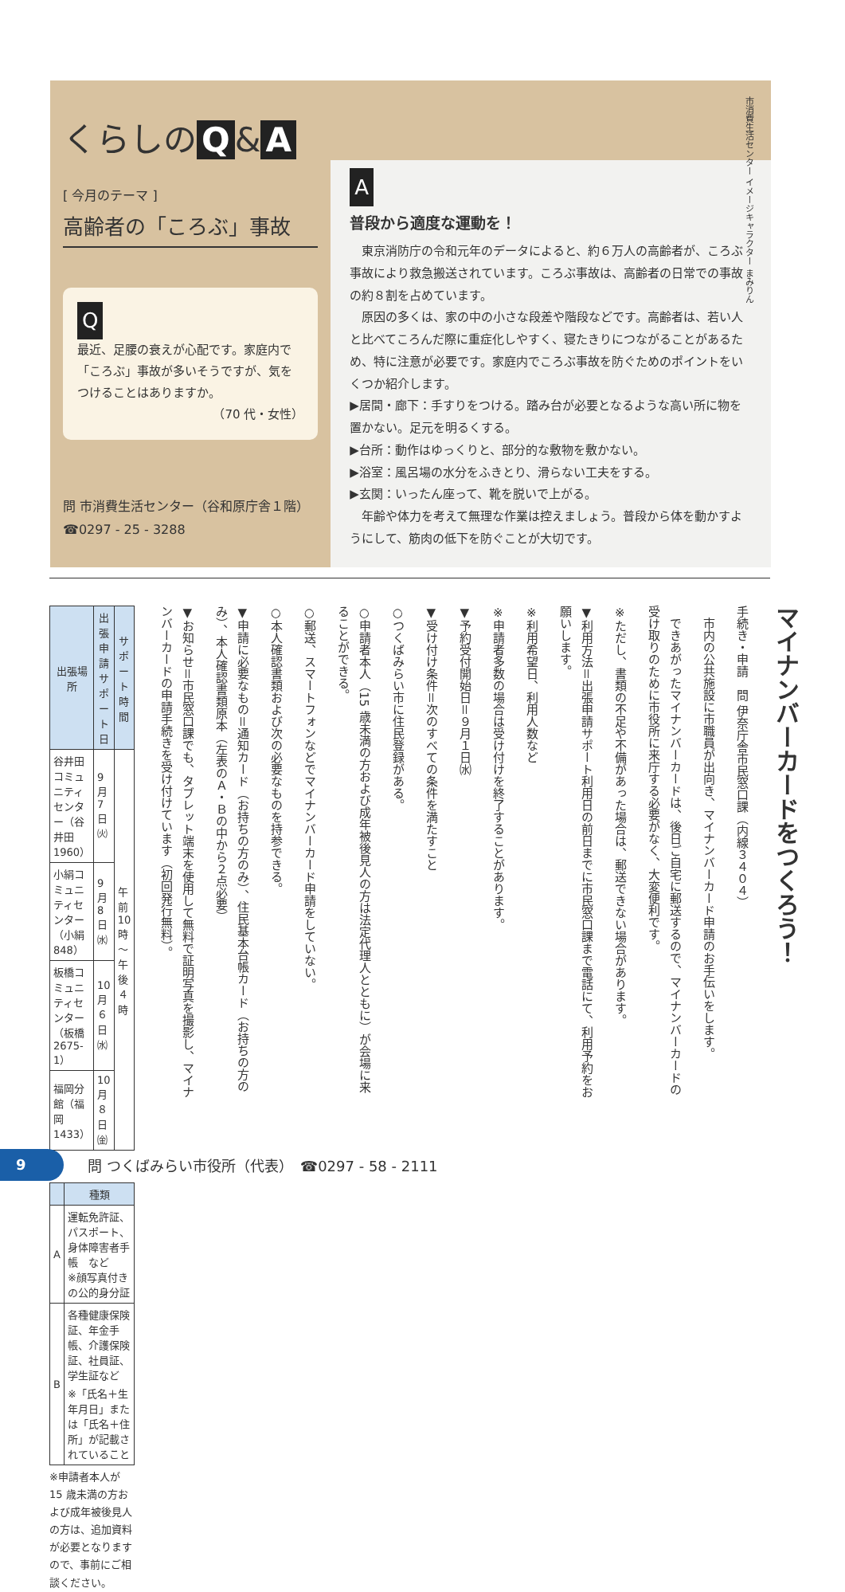くらしの Q & A
[ 今月のテーマ ]
高齢者の「ころぶ」事故
Q
最近、足腰の衰えが心配です。家庭内で「ころぶ」事故が多いそうですが、気をつけることはありますか。
（70 代・女性）
問 市消費生活センター（谷和原庁舎１階）
☎0297 - 25 - 3288
市消費生活センター イメージキャラクター まみりん
A
普段から適度な運動を！
　東京消防庁の令和元年のデータによると、約６万人の高齢者が、ころぶ事故により救急搬送されています。ころぶ事故は、高齢者の日常での事故の約８割を占めています。
　原因の多くは、家の中の小さな段差や階段などです。高齢者は、若い人と比べてころんだ際に重症化しやすく、寝たきりにつながることがあるため、特に注意が必要です。家庭内でころぶ事故を防ぐためのポイントをいくつか紹介します。
▶居間・廊下：手すりをつける。踏み台が必要となるような高い所に物を置かない。足元を明るくする。
▶台所：動作はゆっくりと、部分的な敷物を敷かない。
▶浴室：風呂場の水分をふきとり、滑らない工夫をする。
▶玄関：いったん座って、靴を脱いで上がる。
　年齢や体力を考えて無理な作業は控えましょう。普段から体を動かすようにして、筋肉の低下を防ぐことが大切です。
| 出張場所 | 出張申請 サポート日 | サポート 時間 |
| --- | --- | --- |
| 谷井田コミュニティセンター（谷井田 1960） | 9月7日㈫ | 午前 10 時 ～ 午後４時 |
| 小絹コミュニティセンター（小絹 848） | 9月8日㈬ | |
| 板橋コミュニティセンター（板橋 2675-1） | 10 月６日㈬ | |
| 福岡分館（福岡 1433） | 10 月８日㈮ | |
| | 種類 |
| --- | --- |
| A | 運転免許証、パスポート、身体障害者手帳 など ※顔写真付きの公的身分証 |
| B | 各種健康保険証、年金手帳、介護保険証、社員証、学生証など ※「氏名＋生年月日」または「氏名＋住所」が記載されていること |
※申請者本人が 15 歳未満の方および成年被後見人の方は、追加資料が必要となりますので、事前にご相談ください。
マイナンバーカードをつくろう！
手続き・申請　問 伊奈庁舎市民窓口課（内線３４０４）
　市内の公共施設に市職員が出向き、マイナンバーカード申請のお手伝いをします。
　できあがったマイナンバーカードは、後日ご自宅に郵送するので、マイナンバーカードの受け取りのために市役所に来庁する必要がなく、大変便利です。
※ただし、書類の不足や不備があった場合は、郵送できない場合があります。
▼利用方法＝出張申請サポート利用日の前日までに市民窓口課まで電話にて、利用予約をお願いします。
※利用希望日、利用人数など
※申請者多数の場合は受け付けを終了することがあります。
▼予約受付開始日＝９月１日㈬
▼受け付け条件＝次のすべての条件を満たすこと
○つくばみらい市に住民登録がある。
○申請者本人（15 歳未満の方および成年被後見人の方は法定代理人とともに）が会場に来ることができる。
○郵送、スマートフォンなどでマイナンバーカード申請をしていない。
○本人確認書類および次の必要なものを持参できる。
▼申請に必要なもの＝通知カード（お持ちの方のみ）、住民基本台帳カード（お持ちの方のみ）、本人確認書類原本（左表のＡ・Ｂの中から２点必要）
▼お知らせ＝市民窓口課でも、タブレット端末を使用して無料で証明写真を撮影し、マイナンバーカードの申請手続きを受け付けています（初回発行無料）。
9
問 つくばみらい市役所（代表）　☎0297 - 58 - 2111